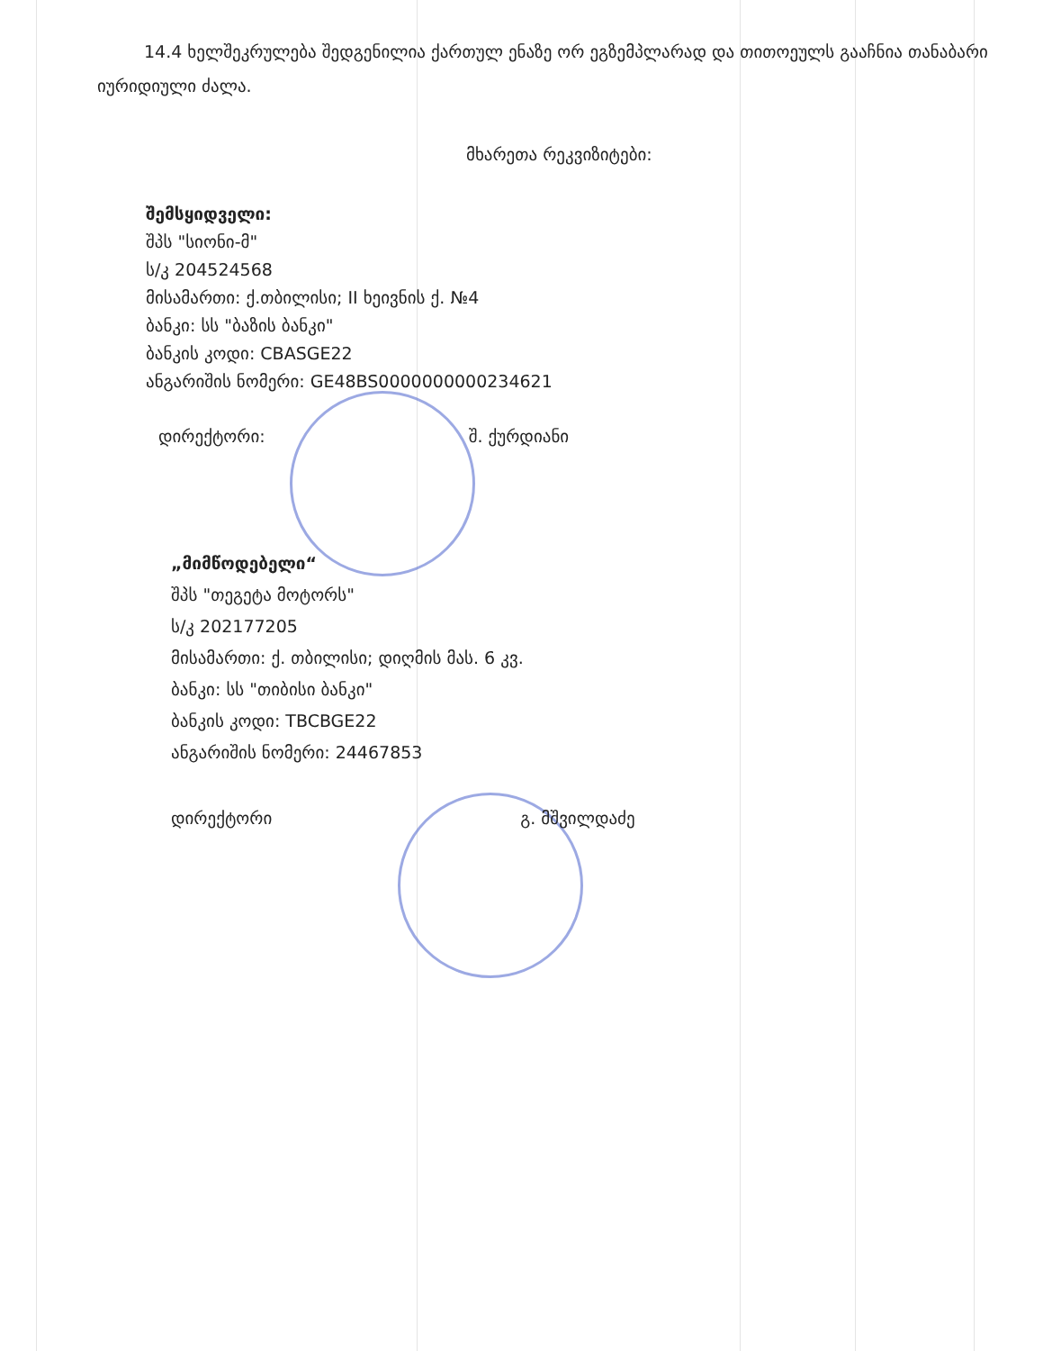14.4 ხელშეკრულება შედგენილია ქართულ ენაზე ორ ეგზემპლარად და თითოეულს გააჩნია თანაბარი იურიდიული ძალა.
მხარეთა რეკვიზიტები:
შემსყიდველი:
შპს "სიონი-მ"
ს/კ 204524568
მისამართი: ქ.თბილისი; II ხეივნის ქ. №4
ბანკი: სს "ბაზის ბანკი"
ბანკის კოდი: CBASGE22
ანგარიშის ნომერი: GE48BS0000000000234621
დირექტორი: შ. ქურდიანი
„მიმწოდებელი“
შპს "თეგეტა მოტორს"
ს/კ 202177205
მისამართი: ქ. თბილისი; დიღმის მას. 6 კვ.
ბანკი: სს "თიბისი ბანკი"
ბანკის კოდი: TBCBGE22
ანგარიშის ნომერი: 24467853
დირექტორი გ. მშვილდაძე